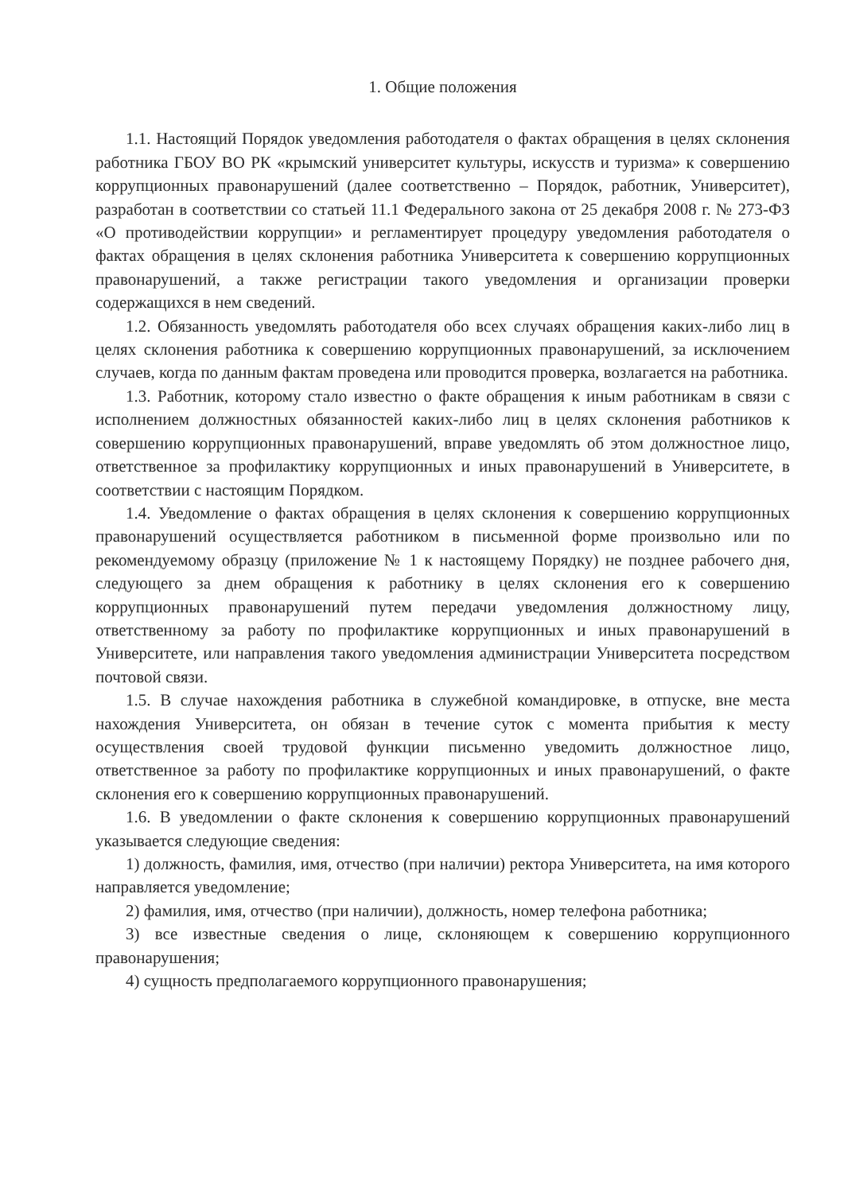1. Общие положения
1.1. Настоящий Порядок уведомления работодателя о фактах обращения в целях склонения работника ГБОУ ВО РК «крымский университет культуры, искусств и туризма» к совершению коррупционных правонарушений (далее соответственно – Порядок, работник, Университет), разработан в соответствии со статьей 11.1 Федерального закона от 25 декабря 2008 г. № 273-ФЗ «О противодействии коррупции» и регламентирует процедуру уведомления работодателя о фактах обращения в целях склонения работника Университета к совершению коррупционных правонарушений, а также регистрации такого уведомления и организации проверки содержащихся в нем сведений.
1.2. Обязанность уведомлять работодателя обо всех случаях обращения каких-либо лиц в целях склонения работника к совершению коррупционных правонарушений, за исключением случаев, когда по данным фактам проведена или проводится проверка, возлагается на работника.
1.3. Работник, которому стало известно о факте обращения к иным работникам в связи с исполнением должностных обязанностей каких-либо лиц в целях склонения работников к совершению коррупционных правонарушений, вправе уведомлять об этом должностное лицо, ответственное за профилактику коррупционных и иных правонарушений в Университете, в соответствии с настоящим Порядком.
1.4. Уведомление о фактах обращения в целях склонения к совершению коррупционных правонарушений осуществляется работником в письменной форме произвольно или по рекомендуемому образцу (приложение № 1 к настоящему Порядку) не позднее рабочего дня, следующего за днем обращения к работнику в целях склонения его к совершению коррупционных правонарушений путем передачи уведомления должностному лицу, ответственному за работу по профилактике коррупционных и иных правонарушений в Университете, или направления такого уведомления администрации Университета посредством почтовой связи.
1.5. В случае нахождения работника в служебной командировке, в отпуске, вне места нахождения Университета, он обязан в течение суток с момента прибытия к месту осуществления своей трудовой функции письменно уведомить должностное лицо, ответственное за работу по профилактике коррупционных и иных правонарушений, о факте склонения его к совершению коррупционных правонарушений.
1.6. В уведомлении о факте склонения к совершению коррупционных правонарушений указывается следующие сведения:
1) должность, фамилия, имя, отчество (при наличии) ректора Университета, на имя которого направляется уведомление;
2) фамилия, имя, отчество (при наличии), должность, номер телефона работника;
3) все известные сведения о лице, склоняющем к совершению коррупционного правонарушения;
4) сущность предполагаемого коррупционного правонарушения;